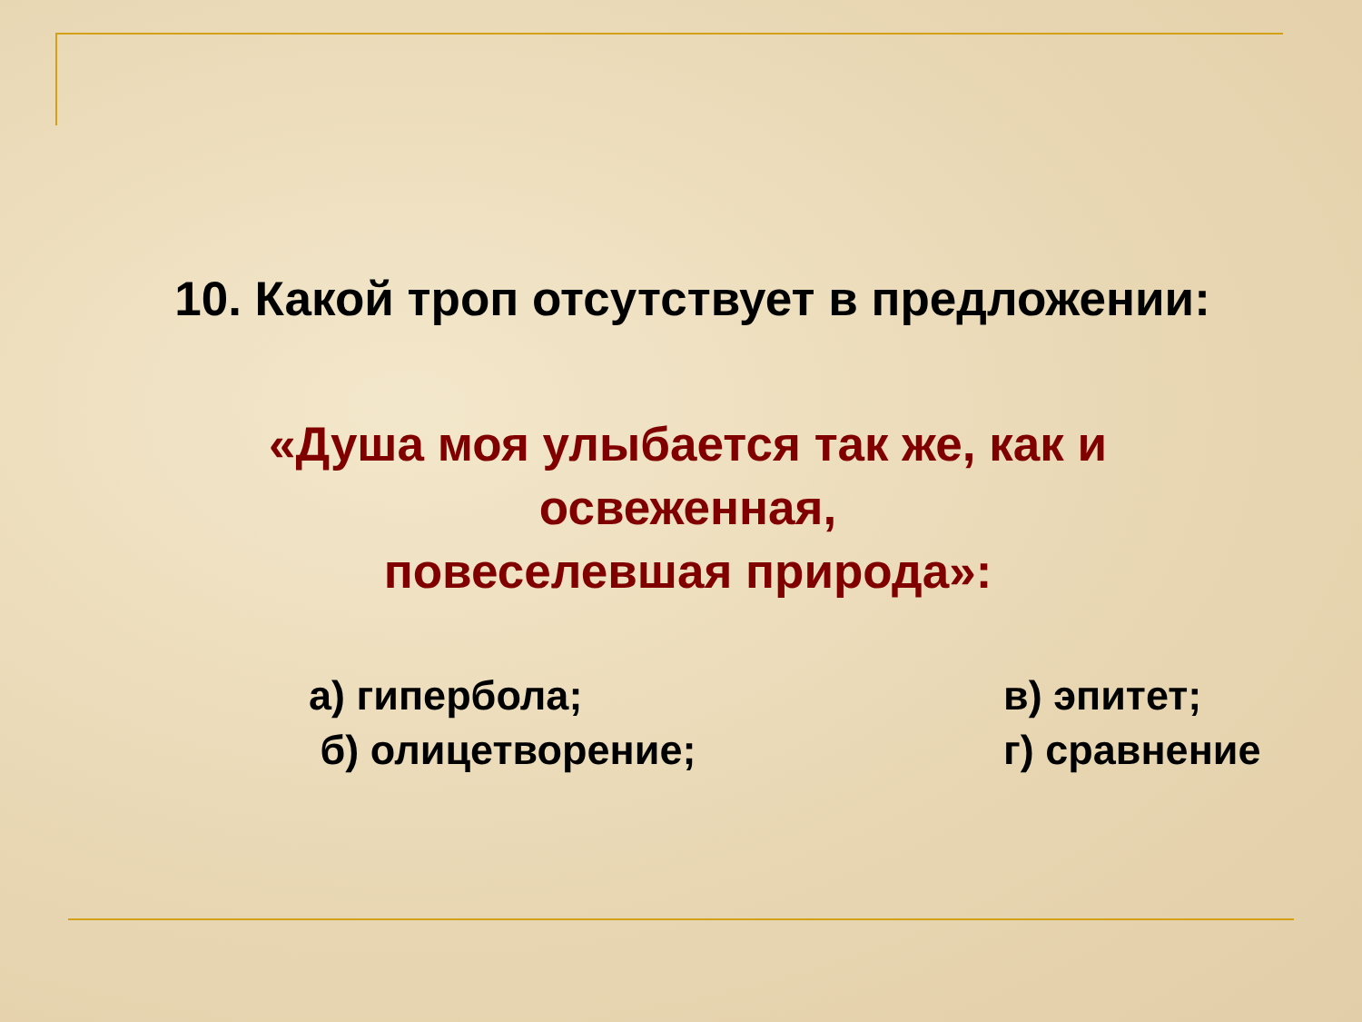10. Какой троп отсутствует в предложении:
«Душа моя улыбается так же, как и
освеженная,
повеселевшая природа»:
а) гипербола;
б) олицетворение;
в) эпитет;
г) сравнение